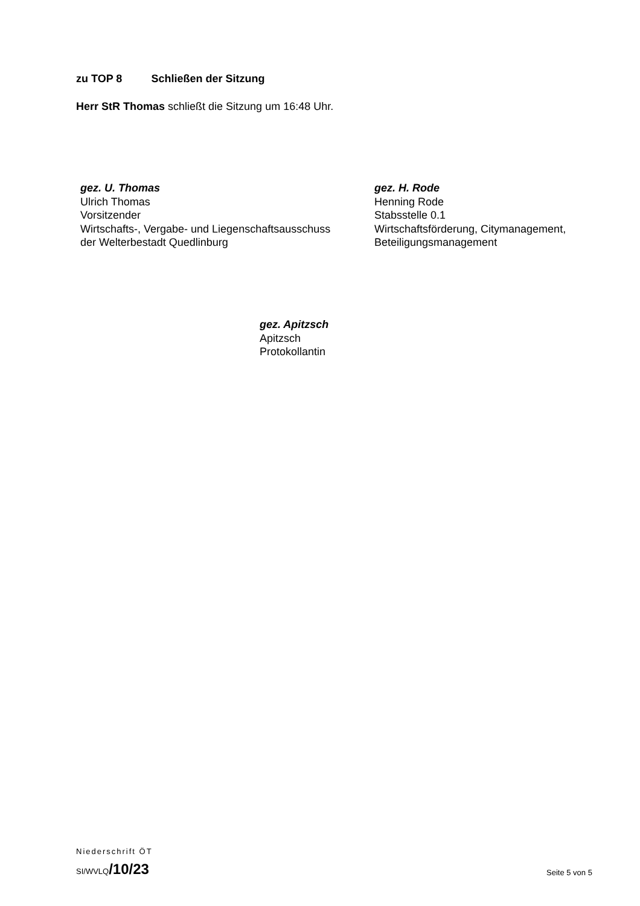zu TOP 8 Schließen der Sitzung
Herr StR Thomas schließt die Sitzung um 16:48 Uhr.
gez. U. Thomas
Ulrich Thomas
Vorsitzender
Wirtschafts-, Vergabe- und Liegenschaftsausschuss
der Welterbestadt Quedlinburg
gez. H. Rode
Henning Rode
Stabsstelle 0.1
Wirtschaftsförderung, Citymanagement,
Beteiligungsmanagement
gez. Apitzsch
Apitzsch
Protokollantin
Niederschrift ÖT
SI/WVLQ/10/23
Seite 5 von 5